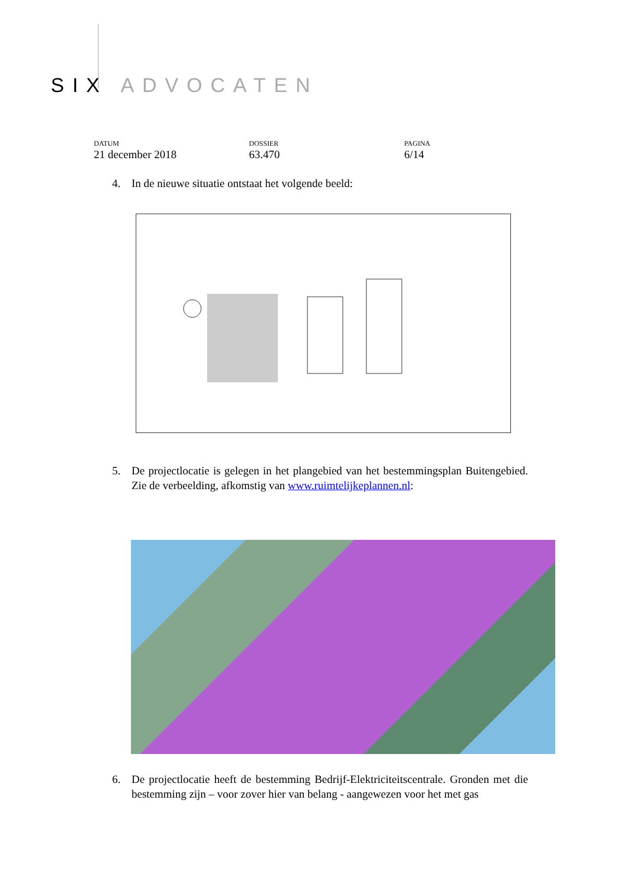SIX ADVOCATEN
DATUM
21 december 2018
DOSSIER
63.470
PAGINA
6/14
4.
In de nieuwe situatie ontstaat het volgende beeld:
5.
De projectlocatie is gelegen in het plangebied van het bestemmingsplan Buitengebied. Zie de verbeelding, afkomstig van www.ruimtelijkeplannen.nl:
6.
De projectlocatie heeft de bestemming Bedrijf-Elektriciteitscentrale. Gronden met die bestemming zijn – voor zover hier van belang - aangewezen voor het met gas